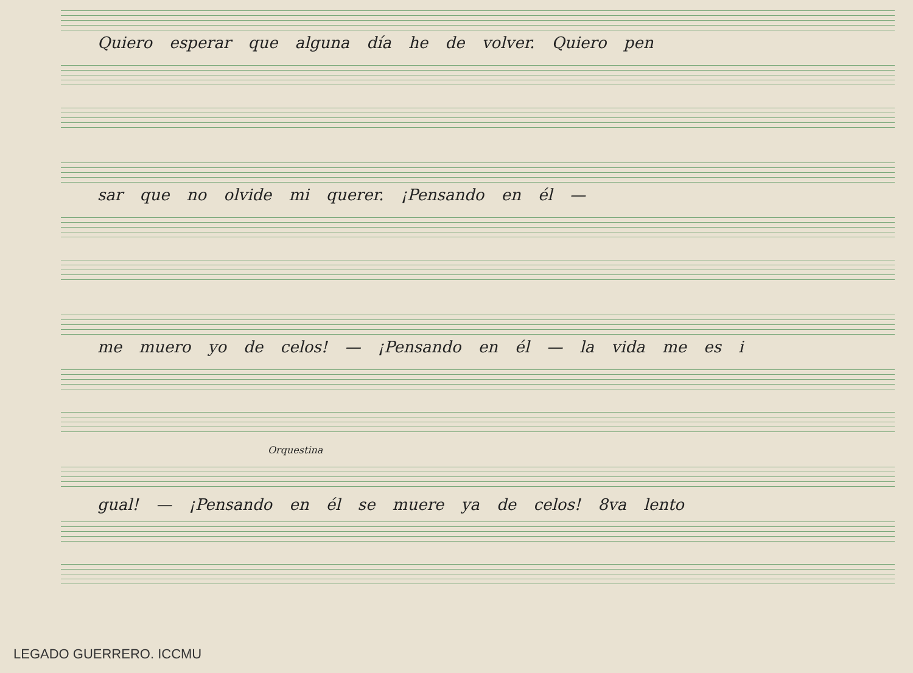Quiero esperar que alguna día he de volver. Quiero pen
sar que no olvide mi querer. ¡Pensando en él —
me muero yo de celos! — ¡Pensando en él — la vida me es i
Orquestina
gual! — ¡Pensando en él se muere ya de celos! 8va lento
LEGADO GUERRERO. ICCMU